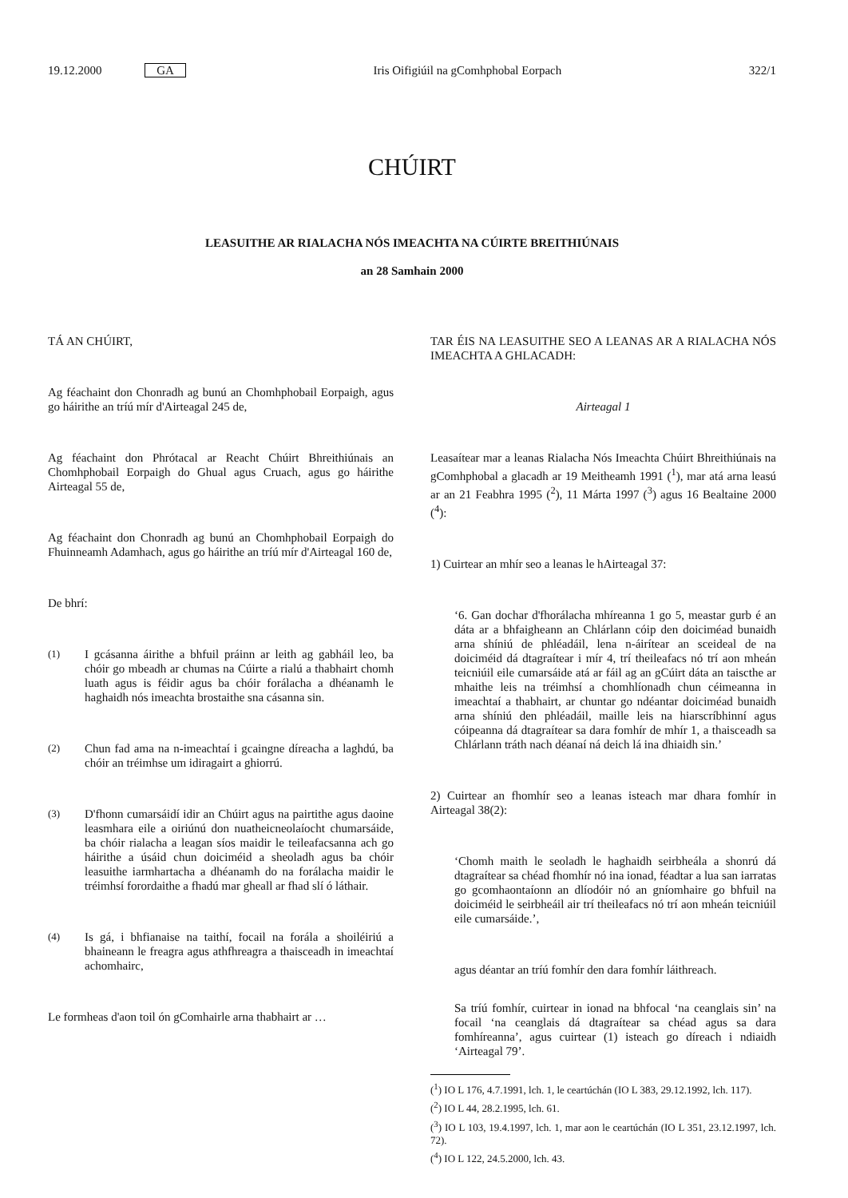19.12.2000 GA Iris Oifigiúil na gComhphobal Eorpach 322/1
CHÚIRT
LEASUITHE AR RIALACHA NÓS IMEACHTA NA CÚIRTE BREITHIÚNAIS
an 28 Samhain 2000
TÁ AN CHÚIRT,
Ag féachaint don Chonradh ag bunú an Chomhphobail Eorpaigh, agus go háirithe an tríú mír d'Airteagal 245 de,
Ag féachaint don Phrótacal ar Reacht Chúirt Bhreithiúnais an Chomhphobail Eorpaigh do Ghual agus Cruach, agus go háirithe Airteagal 55 de,
Ag féachaint don Chonradh ag bunú an Chomhphobail Eorpaigh do Fhuinneamh Adamhach, agus go háirithe an tríú mír d'Airteagal 160 de,
De bhrí:
(1) I gcásanna áirithe a bhfuil práinn ar leith ag gabháil leo, ba chóir go mbeadh ar chumas na Cúirte a rialú a thabhairt chomh luath agus is féidir agus ba chóir forálacha a dhéanamh le haghaidh nós imeachta brostaithe sna cásanna sin.
(2) Chun fad ama na n-imeachtaí i gcaingne díreacha a laghdú, ba chóir an tréimhse um idiragairt a ghiorrú.
(3) D'fhonn cumarsáidí idir an Chúirt agus na pairtithe agus daoine leasmhara eile a oiriúnú don nuatheicneolaíocht chumarsáide, ba chóir rialacha a leagan síos maidir le teileafacsanna ach go háirithe a úsáid chun doiciméid a sheoladh agus ba chóir leasuithe iarmhartacha a dhéanamh do na forálacha maidir le tréimhsí forordaithe a fhadú mar gheall ar fhad slí ó láthair.
(4) Is gá, i bhfianaise na taithí, focail na forála a shoiléiriú a bhaineann le freagra agus athfhreagra a thaisceadh in imeachtaí achomhairc,
Le formheas d'aon toil ón gComhairle arna thabhairt ar …
TAR ÉIS NA LEASUITHE SEO A LEANAS AR A RIALACHA NÓS IMEACHTA A GHLACADH:
Airteagal 1
Leasaítear mar a leanas Rialacha Nós Imeachta Chúirt Bhreithiúnais na gComhphobal a glacadh ar 19 Meitheamh 1991 (<sup>1</sup>), mar atá arna leasú ar an 21 Feabhra 1995 (<sup>2</sup>), 11 Márta 1997 (<sup>3</sup>) agus 16 Bealtaine 2000 (<sup>4</sup>):
1) Cuirtear an mhír seo a leanas le hAirteagal 37:
‘6. Gan dochar d'fhorálacha mhíreanna 1 go 5, meastar gurb é an dáta ar a bhfaigheann an Chlárlann cóip den doiciméad bunaidh arna shíniú de phléadáil, lena n-áirítear an sceideal de na doiciméid dá dtagraítear i mír 4, trí theileafacs nó trí aon mheán teicniúil eile cumarsáide atá ar fáil ag an gCúirt dáta an taiscthe ar mhaithe leis na tréimhsí a chomhlíonadh chun céimeanna in imeachtaí a thabhairt, ar chuntar go ndéantar doiciméad bunaidh arna shíniú den phléadáil, maille leis na hiarscríbhinní agus cóipeanna dá dtagraítear sa dara fomhír de mhír 1, a thaisceadh sa Chlárlann tráth nach déanaí ná deich lá ina dhiaidh sin.’
2) Cuirtear an fhomhír seo a leanas isteach mar dhara fomhír in Airteagal 38(2):
‘Chomh maith le seoladh le haghaidh seirbheála a shonrú dá dtagraítear sa chéad fhomhír nó ina ionad, féadtar a lua san iarratas go gcomhaontaíonn an dlíodóir nó an gníomhaire go bhfuil na doiciméid le seirbheáil air trí theileafacs nó trí aon mheán teicniúil eile cumarsáide.’,
agus déantar an tríú fomhír den dara fomhír láithreach.
Sa tríú fomhír, cuirtear in ionad na bhfocal ‘na ceanglais sin’ na focail ‘na ceanglais dá dtagraítear sa chéad agus sa dara fomhíreanna’, agus cuirtear (1) isteach go díreach i ndiaidh ‘Airteagal 79’.
(<sup>1</sup>) IO L 176, 4.7.1991, lch. 1, le ceartúchán (IO L 383, 29.12.1992, lch. 117).
(<sup>2</sup>) IO L 44, 28.2.1995, lch. 61.
(<sup>3</sup>) IO L 103, 19.4.1997, lch. 1, mar aon le ceartúchán (IO L 351, 23.12.1997, lch. 72).
(<sup>4</sup>) IO L 122, 24.5.2000, lch. 43.